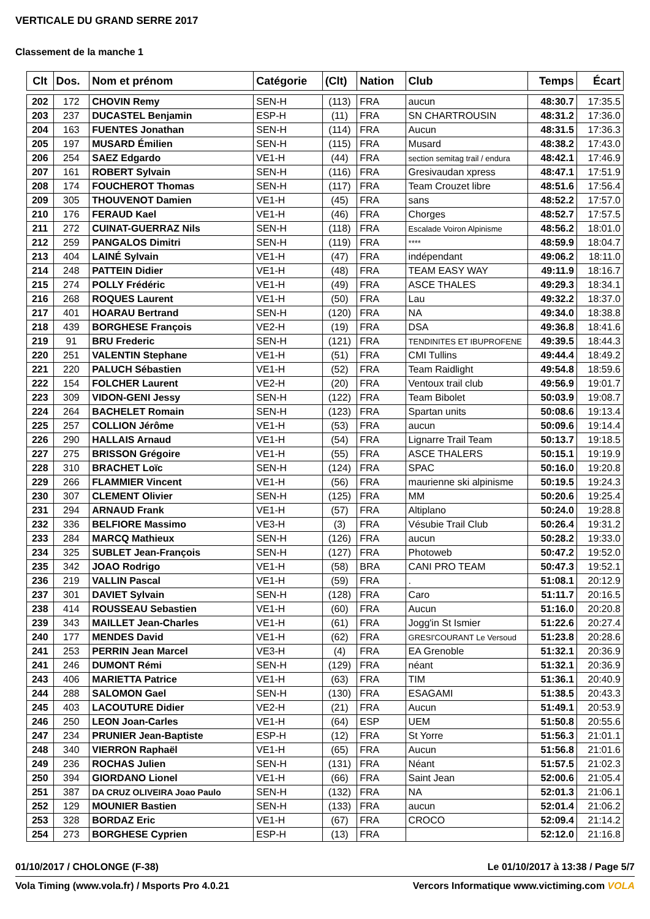VERTICALE DU GRAND SERRE 2017
Classement de la manche 1
| Clt | Dos. | Nom et prénom | Catégorie | (Clt) | Nation | Club | Temps | Écart |
| --- | --- | --- | --- | --- | --- | --- | --- | --- |
| 202 | 172 | CHOVIN Remy | SEN-H | (113) | FRA | aucun | 48:30.7 | 17:35.5 |
| 203 | 237 | DUCASTEL Benjamin | ESP-H | (11) | FRA | SN CHARTROUSIN | 48:31.2 | 17:36.0 |
| 204 | 163 | FUENTES Jonathan | SEN-H | (114) | FRA | Aucun | 48:31.5 | 17:36.3 |
| 205 | 197 | MUSARD Émilien | SEN-H | (115) | FRA | Musard | 48:38.2 | 17:43.0 |
| 206 | 254 | SAEZ Edgardo | VE1-H | (44) | FRA | section semitag trail / endura | 48:42.1 | 17:46.9 |
| 207 | 161 | ROBERT Sylvain | SEN-H | (116) | FRA | Gresivaudan xpress | 48:47.1 | 17:51.9 |
| 208 | 174 | FOUCHEROT Thomas | SEN-H | (117) | FRA | Team Crouzet libre | 48:51.6 | 17:56.4 |
| 209 | 305 | THOUVENOT Damien | VE1-H | (45) | FRA | sans | 48:52.2 | 17:57.0 |
| 210 | 176 | FERAUD Kael | VE1-H | (46) | FRA | Chorges | 48:52.7 | 17:57.5 |
| 211 | 272 | CUINAT-GUERRAZ Nils | SEN-H | (118) | FRA | Escalade Voiron Alpinisme | 48:56.2 | 18:01.0 |
| 212 | 259 | PANGALOS Dimitri | SEN-H | (119) | FRA | **** | 48:59.9 | 18:04.7 |
| 213 | 404 | LAINÉ Sylvain | VE1-H | (47) | FRA | indépendant | 49:06.2 | 18:11.0 |
| 214 | 248 | PATTEIN Didier | VE1-H | (48) | FRA | TEAM EASY WAY | 49:11.9 | 18:16.7 |
| 215 | 274 | POLLY Frédéric | VE1-H | (49) | FRA | ASCE THALES | 49:29.3 | 18:34.1 |
| 216 | 268 | ROQUES Laurent | VE1-H | (50) | FRA | Lau | 49:32.2 | 18:37.0 |
| 217 | 401 | HOARAU Bertrand | SEN-H | (120) | FRA | NA | 49:34.0 | 18:38.8 |
| 218 | 439 | BORGHESE François | VE2-H | (19) | FRA | DSA | 49:36.8 | 18:41.6 |
| 219 | 91 | BRU Frederic | SEN-H | (121) | FRA | TENDINITES ET IBUPROFENE | 49:39.5 | 18:44.3 |
| 220 | 251 | VALENTIN Stephane | VE1-H | (51) | FRA | CMI Tullins | 49:44.4 | 18:49.2 |
| 221 | 220 | PALUCH Sébastien | VE1-H | (52) | FRA | Team Raidlight | 49:54.8 | 18:59.6 |
| 222 | 154 | FOLCHER Laurent | VE2-H | (20) | FRA | Ventoux trail club | 49:56.9 | 19:01.7 |
| 223 | 309 | VIDON-GENI Jessy | SEN-H | (122) | FRA | Team Bibolet | 50:03.9 | 19:08.7 |
| 224 | 264 | BACHELET Romain | SEN-H | (123) | FRA | Spartan units | 50:08.6 | 19:13.4 |
| 225 | 257 | COLLION Jérôme | VE1-H | (53) | FRA | aucun | 50:09.6 | 19:14.4 |
| 226 | 290 | HALLAIS Arnaud | VE1-H | (54) | FRA | Lignarre Trail Team | 50:13.7 | 19:18.5 |
| 227 | 275 | BRISSON Grégoire | VE1-H | (55) | FRA | ASCE THALERS | 50:15.1 | 19:19.9 |
| 228 | 310 | BRACHET Loïc | SEN-H | (124) | FRA | SPAC | 50:16.0 | 19:20.8 |
| 229 | 266 | FLAMMIER Vincent | VE1-H | (56) | FRA | maurienne ski alpinisme | 50:19.5 | 19:24.3 |
| 230 | 307 | CLEMENT Olivier | SEN-H | (125) | FRA | MM | 50:20.6 | 19:25.4 |
| 231 | 294 | ARNAUD Frank | VE1-H | (57) | FRA | Altiplano | 50:24.0 | 19:28.8 |
| 232 | 336 | BELFIORE Massimo | VE3-H | (3) | FRA | Vésubie Trail Club | 50:26.4 | 19:31.2 |
| 233 | 284 | MARCQ Mathieux | SEN-H | (126) | FRA | aucun | 50:28.2 | 19:33.0 |
| 234 | 325 | SUBLET Jean-François | SEN-H | (127) | FRA | Photoweb | 50:47.2 | 19:52.0 |
| 235 | 342 | JOAO Rodrigo | VE1-H | (58) | BRA | CANI PRO TEAM | 50:47.3 | 19:52.1 |
| 236 | 219 | VALLIN Pascal | VE1-H | (59) | FRA | . | 51:08.1 | 20:12.9 |
| 237 | 301 | DAVIET Sylvain | SEN-H | (128) | FRA | Caro | 51:11.7 | 20:16.5 |
| 238 | 414 | ROUSSEAU Sebastien | VE1-H | (60) | FRA | Aucun | 51:16.0 | 20:20.8 |
| 239 | 343 | MAILLET Jean-Charles | VE1-H | (61) | FRA | Jogg'in St Ismier | 51:22.6 | 20:27.4 |
| 240 | 177 | MENDES David | VE1-H | (62) | FRA | GRESI'COURANT Le Versoud | 51:23.8 | 20:28.6 |
| 241 | 253 | PERRIN Jean Marcel | VE3-H | (4) | FRA | EA Grenoble | 51:32.1 | 20:36.9 |
| 241 | 246 | DUMONT Rémi | SEN-H | (129) | FRA | néant | 51:32.1 | 20:36.9 |
| 243 | 406 | MARIETTA Patrice | VE1-H | (63) | FRA | TIM | 51:36.1 | 20:40.9 |
| 244 | 288 | SALOMON Gael | SEN-H | (130) | FRA | ESAGAMI | 51:38.5 | 20:43.3 |
| 245 | 403 | LACOUTURE Didier | VE2-H | (21) | FRA | Aucun | 51:49.1 | 20:53.9 |
| 246 | 250 | LEON Joan-Carles | VE1-H | (64) | ESP | UEM | 51:50.8 | 20:55.6 |
| 247 | 234 | PRUNIER Jean-Baptiste | ESP-H | (12) | FRA | St Yorre | 51:56.3 | 21:01.1 |
| 248 | 340 | VIERRON Raphaël | VE1-H | (65) | FRA | Aucun | 51:56.8 | 21:01.6 |
| 249 | 236 | ROCHAS Julien | SEN-H | (131) | FRA | Néant | 51:57.5 | 21:02.3 |
| 250 | 394 | GIORDANO Lionel | VE1-H | (66) | FRA | Saint Jean | 52:00.6 | 21:05.4 |
| 251 | 387 | DA CRUZ OLIVEIRA Joao Paulo | SEN-H | (132) | FRA | NA | 52:01.3 | 21:06.1 |
| 252 | 129 | MOUNIER Bastien | SEN-H | (133) | FRA | aucun | 52:01.4 | 21:06.2 |
| 253 | 328 | BORDAZ Eric | VE1-H | (67) | FRA | CROCO | 52:09.4 | 21:14.2 |
| 254 | 273 | BORGHESE Cyprien | ESP-H | (13) | FRA | | 52:12.0 | 21:16.8 |
01/10/2017 / CHOLONGE (F-38) Le 01/10/2017 à 13:38 / Page 5/7
Vola Timing (www.vola.fr) / Msports Pro 4.0.21 Vercors Informatique www.victiming.com VOLA